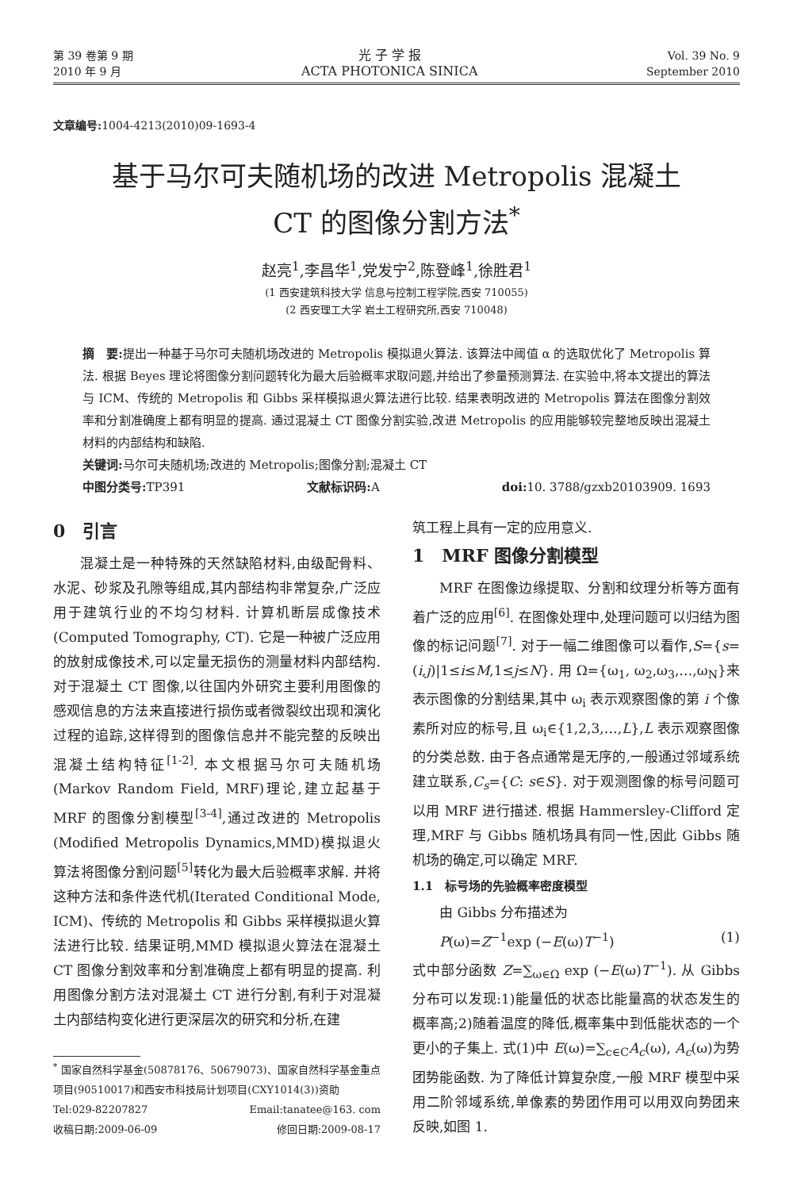第 39 卷第 9 期
2010 年 9 月
光 子 学 报
ACTA PHOTONICA SINICA
Vol. 39 No. 9
September 2010
文章编号: 1004-4213(2010)09-1693-4
基于马尔可夫随机场的改进 Metropolis 混凝土
CT 的图像分割方法<sup>*</sup>
赵亮<sup>1</sup>,李昌华<sup>1</sup>,党发宁<sup>2</sup>,陈登峰<sup>1</sup>,徐胜君<sup>1</sup>
(1 西安建筑科技大学 信息与控制工程学院,西安 710055)
(2 西安理工大学 岩土工程研究所,西安 710048)
摘　要: 提出一种基于马尔可夫随机场改进的 Metropolis 模拟退火算法. 该算法中阈值 α 的选取优化了 Metropolis 算法. 根据 Beyes 理论将图像分割问题转化为最大后验概率求取问题,并给出了参量预测算法. 在实验中,将本文提出的算法与 ICM、传统的 Metropolis 和 Gibbs 采样模拟退火算法进行比较. 结果表明改进的 Metropolis 算法在图像分割效率和分割准确度上都有明显的提高. 通过混凝土 CT 图像分割实验,改进 Metropolis 的应用能够较完整地反映出混凝土材料的内部结构和缺陷.
关键词: 马尔可夫随机场;改进的 Metropolis;图像分割;混凝土 CT
中图分类号: TP391 文献标识码: A doi: 10. 3788/gzxb20103909. 1693
0　引言
混凝土是一种特殊的天然缺陷材料,由级配骨料、水泥、砂浆及孔隙等组成,其内部结构非常复杂,广泛应用于建筑行业的不均匀材料. 计算机断层成像技术(Computed Tomography, CT). 它是一种被广泛应用的放射成像技术,可以定量无损伤的测量材料内部结构. 对于混凝土 CT 图像,以往国内外研究主要利用图像的感观信息的方法来直接进行损伤或者微裂纹出现和演化过程的追踪,这样得到的图像信息并不能完整的反映出混凝土结构特征<sup>[1-2]</sup>. 本文根据马尔可夫随机场(Markov Random Field, MRF)理论,建立起基于 MRF 的图像分割模型<sup>[3-4]</sup>,通过改进的 Metropolis (Modified Metropolis Dynamics,MMD)模拟退火算法将图像分割问题<sup>[5]</sup>转化为最大后验概率求解. 并将这种方法和条件迭代机(Iterated Conditional Mode, ICM)、传统的 Metropolis 和 Gibbs 采样模拟退火算法进行比较. 结果证明,MMD 模拟退火算法在混凝土 CT 图像分割效率和分割准确度上都有明显的提高. 利用图像分割方法对混凝土 CT 进行分割,有利于对混凝土内部结构变化进行更深层次的研究和分析,在建
<sup>*</sup> 国家自然科学基金(50878176、50679073)、国家自然科学基金重点项目(90510017)和西安市科技局计划项目(CXY1014(3))资助
Tel:029-82207827 Email:tanatee@163. com
收稿日期:2009-06-09 修回日期:2009-08-17
筑工程上具有一定的应用意义.
1　MRF 图像分割模型
MRF 在图像边缘提取、分割和纹理分析等方面有着广泛的应用<sup>[6]</sup>. 在图像处理中,处理问题可以归结为图像的标记问题<sup>[7]</sup>. 对于一幅二维图像可以看作,S={s=(i,j)|1≤i≤M,1≤j≤N}. 用 Ω={ω<sub>1</sub>, ω<sub>2</sub>,ω<sub>3</sub>,…,ω<sub>N</sub>}来表示图像的分割结果,其中 ω<sub>i</sub> 表示观察图像的第 i 个像素所对应的标号,且 ω<sub>i</sub>∈{1,2,3,…,L},L 表示观察图像的分类总数. 由于各点通常是无序的,一般通过邻域系统建立联系,C<sub>s</sub>={C: s∈S}. 对于观测图像的标号问题可以用 MRF 进行描述. 根据 Hammersley-Clifford 定理,MRF 与 Gibbs 随机场具有同一性,因此 Gibbs 随机场的确定,可以确定 MRF.
1.1　标号场的先验概率密度模型
由 Gibbs 分布描述为
P(ω)=Z<sup>−1</sup>exp (−E(ω)T<sup>−1</sup>) (1)
式中部分函数 Z=∑<sub>ω∈Ω</sub> exp (−E(ω)T<sup>−1</sup>). 从 Gibbs 分布可以发现:1)能量低的状态比能量高的状态发生的概率高;2)随着温度的降低,概率集中到低能状态的一个更小的子集上. 式(1)中 E(ω)=∑<sub>c∈C</sub>A<sub>c</sub>(ω), A<sub>c</sub>(ω)为势团势能函数. 为了降低计算复杂度,一般 MRF 模型中采用二阶邻域系统,单像素的势团作用可以用双向势团来反映,如图 1.